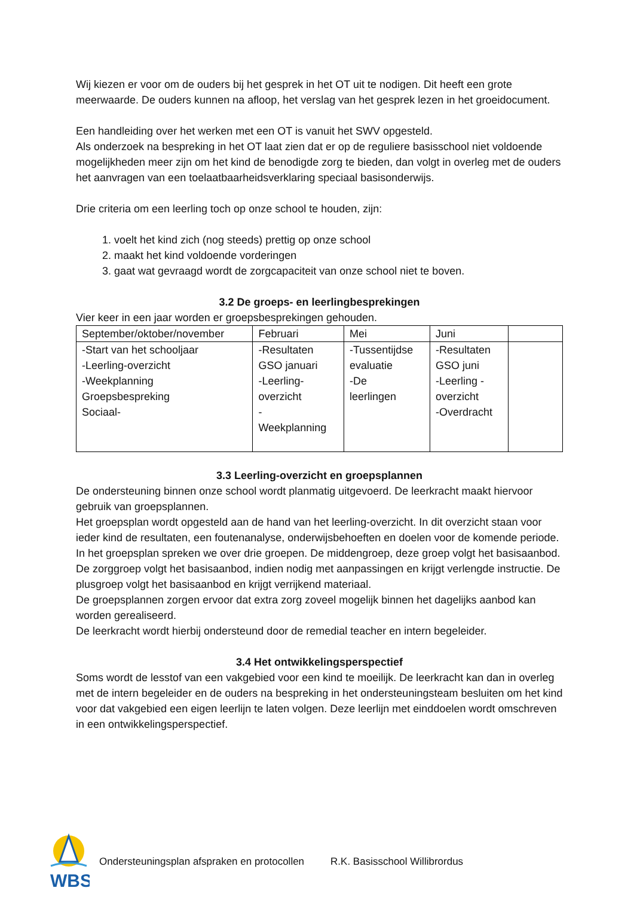Wij kiezen er voor om de ouders bij het gesprek in het OT uit te nodigen. Dit heeft een grote meerwaarde. De ouders kunnen na afloop, het verslag van het gesprek lezen in het groeidocument.
Een handleiding over het werken met een OT is vanuit het SWV opgesteld.
Als onderzoek na bespreking in het OT laat zien dat er op de reguliere basisschool niet voldoende mogelijkheden meer zijn om het kind de benodigde zorg te bieden, dan volgt in overleg met de ouders het aanvragen van een toelaatbaarheidsverklaring speciaal basisonderwijs.
Drie criteria om een leerling toch op onze school te houden, zijn:
1. voelt het kind zich (nog steeds) prettig op onze school
2. maakt het kind voldoende vorderingen
3. gaat wat gevraagd wordt de zorgcapaciteit van onze school niet te boven.
3.2 De groeps- en leerlingbesprekingen
Vier keer in een jaar worden er groepsbesprekingen gehouden.
| September/oktober/november | Februari | Mei | Juni | |
| -Start van het schooljaar -Leerling-overzicht -Weekplanning Groepsbespreking Sociaal- | -Resultaten GSO januari -Leerling- overzicht - Weekplanning | -Tussentijdse evaluatie -De leerlingen | -Resultaten GSO juni -Leerling - overzicht -Overdracht | |
3.3 Leerling-overzicht en groepsplannen
De ondersteuning binnen onze school wordt planmatig uitgevoerd. De leerkracht maakt hiervoor gebruik van groepsplannen.
Het groepsplan wordt opgesteld aan de hand van het leerling-overzicht. In dit overzicht staan voor ieder kind de resultaten, een foutenanalyse, onderwijsbehoeften en doelen voor de komende periode.
In het groepsplan spreken we over drie groepen. De middengroep, deze groep volgt het basisaanbod. De zorggroep volgt het basisaanbod, indien nodig met aanpassingen en krijgt verlengde instructie. De plusgroep volgt het basisaanbod en krijgt verrijkend materiaal.
De groepsplannen zorgen ervoor dat extra zorg zoveel mogelijk binnen het dagelijks aanbod kan worden gerealiseerd.
De leerkracht wordt hierbij ondersteund door de remedial teacher en intern begeleider.
3.4 Het ontwikkelingsperspectief
Soms wordt de lesstof van een vakgebied voor een kind te moeilijk. De leerkracht kan dan in overleg met de intern begeleider en de ouders na bespreking in het ondersteuningsteam besluiten om het kind voor dat vakgebied een eigen leerlijn te laten volgen. Deze leerlijn met einddoelen wordt omschreven in een ontwikkelingsperspectief.
WBS
Ondersteuningsplan afspraken en protocollen R.K. Basisschool Willibrordus